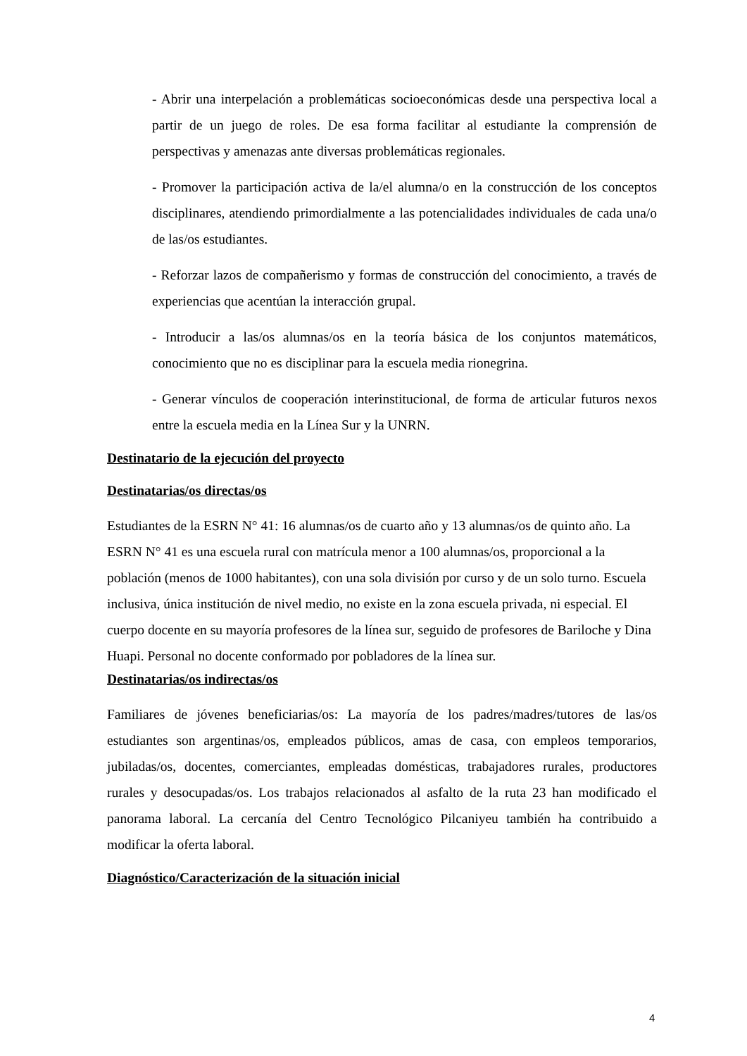- Abrir una interpelación a problemáticas socioeconómicas desde una perspectiva local a partir de un juego de roles. De esa forma facilitar al estudiante la comprensión de perspectivas y amenazas ante diversas problemáticas regionales.
- Promover la participación activa de la/el alumna/o en la construcción de los conceptos disciplinares, atendiendo primordialmente a las potencialidades individuales de cada una/o de las/os estudiantes.
- Reforzar lazos de compañerismo y formas de construcción del conocimiento, a través de experiencias que acentúan la interacción grupal.
- Introducir a las/os alumnas/os en la teoría básica de los conjuntos matemáticos, conocimiento que no es disciplinar para la escuela media rionegrina.
- Generar vínculos de cooperación interinstitucional, de forma de articular futuros nexos entre la escuela media en la Línea Sur y la UNRN.
Destinatario de la ejecución del proyecto
Destinatarias/os directas/os
Estudiantes de la ESRN N° 41: 16 alumnas/os de cuarto año y 13 alumnas/os de quinto año. La ESRN N° 41 es una escuela rural con matrícula menor a 100 alumnas/os, proporcional a la población (menos de 1000 habitantes), con una sola división por curso y de un solo turno. Escuela inclusiva, única institución de nivel medio, no existe en la zona escuela privada, ni especial. El cuerpo docente en su mayoría profesores de la línea sur, seguido de profesores de Bariloche y Dina Huapi. Personal no docente conformado por pobladores de la línea sur.
Destinatarias/os indirectas/os
Familiares de jóvenes beneficiarias/os: La mayoría de los padres/madres/tutores de las/os estudiantes son argentinas/os, empleados públicos, amas de casa, con empleos temporarios, jubiladas/os, docentes, comerciantes, empleadas domésticas, trabajadores rurales, productores rurales y desocupadas/os. Los trabajos relacionados al asfalto de la ruta 23 han modificado el panorama laboral. La cercanía del Centro Tecnológico Pilcaniyeu también ha contribuido a modificar la oferta laboral.
Diagnóstico/Caracterización de la situación inicial
4